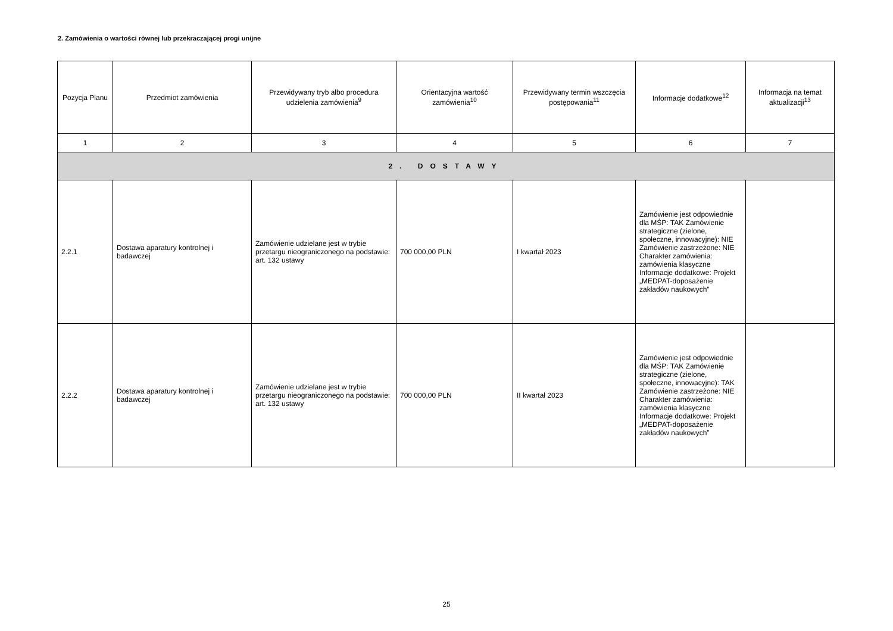2. Zamówienia o wartości równej lub przekraczającej progi unijne
| Pozycja Planu | Przedmiot zamówienia | Przewidywany tryb albo procedura udzielenia zamówienia<sup>9</sup> | Orientacyjna wartość zamówienia<sup>10</sup> | Przewidywany termin wszczęcia postępowania<sup>11</sup> | Informacje dodatkowe<sup>12</sup> | Informacja na temat aktualizacji<sup>13</sup> |
| --- | --- | --- | --- | --- | --- | --- |
| 1 | 2 | 3 | 4 | 5 | 6 | 7 |
| 2. DOSTAWY | | | | | | |
| 2.2.1 | Dostawa aparatury kontrolnej i badawczej | Zamówienie udzielane jest w trybie przetargu nieograniczonego na podstawie: art. 132 ustawy | 700 000,00 PLN | I kwartał 2023 | Zamówienie jest odpowiednie dla MŚP: TAK Zamówienie strategiczne (zielone, społeczne, innowacyjne): NIE Zamówienie zastrzeżone: NIE Charakter zamówienia: zamówienia klasyczne Informacje dodatkowe: Projekt „MEDPAT-doposażenie zakładów naukowych” | |
| 2.2.2 | Dostawa aparatury kontrolnej i badawczej | Zamówienie udzielane jest w trybie przetargu nieograniczonego na podstawie: art. 132 ustawy | 700 000,00 PLN | II kwartał 2023 | Zamówienie jest odpowiednie dla MŚP: TAK Zamówienie strategiczne (zielone, społeczne, innowacyjne): TAK Zamówienie zastrzeżone: NIE Charakter zamówienia: zamówienia klasyczne Informacje dodatkowe: Projekt „MEDPAT-doposażenie zakładów naukowych” | |
25